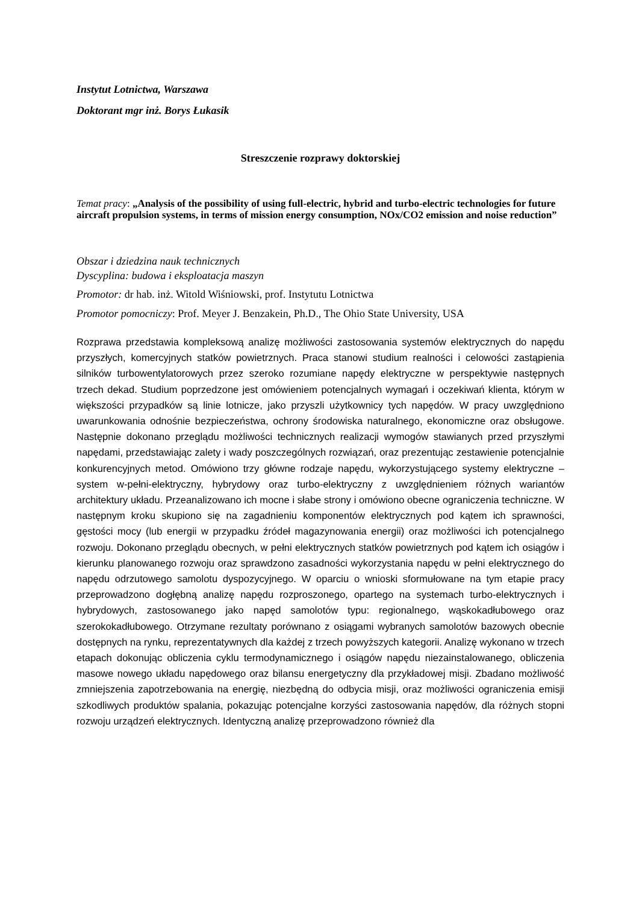Instytut Lotnictwa, Warszawa
Doktorant mgr inż. Borys Łukasik
Streszczenie rozprawy doktorskiej
Temat pracy: „Analysis of the possibility of using full-electric, hybrid and turbo-electric technologies for future aircraft propulsion systems, in terms of mission energy consumption, NOx/CO2 emission and noise reduction”
Obszar i dziedzina nauk technicznych
Dyscyplina: budowa i eksploatacja maszyn
Promotor: dr hab. inż. Witold Wiśniowski, prof. Instytutu Lotnictwa
Promotor pomocniczy: Prof. Meyer J. Benzakein, Ph.D., The Ohio State University, USA
Rozprawa przedstawia kompleksową analizę możliwości zastosowania systemów elektrycznych do napędu przyszłych, komercyjnych statków powietrznych. Praca stanowi studium realności i celowości zastąpienia silników turbowentylatorowych przez szeroko rozumiane napędy elektryczne w perspektywie następnych trzech dekad. Studium poprzedzone jest omówieniem potencjalnych wymagań i oczekiwań klienta, którym w większości przypadków są linie lotnicze, jako przyszli użytkownicy tych napędów. W pracy uwzględniono uwarunkowania odnośnie bezpieczeństwa, ochrony środowiska naturalnego, ekonomiczne oraz obsługowe. Następnie dokonano przeglądu możliwości technicznych realizacji wymogów stawianych przed przyszłymi napędami, przedstawiając zalety i wady poszczególnych rozwiązań, oraz prezentując zestawienie potencjalnie konkurencyjnych metod. Omówiono trzy główne rodzaje napędu, wykorzystującego systemy elektryczne – system w-pełni-elektryczny, hybrydowy oraz turbo-elektryczny z uwzględnieniem różnych wariantów architektury układu. Przeanalizowano ich mocne i słabe strony i omówiono obecne ograniczenia techniczne. W następnym kroku skupiono się na zagadnieniu komponentów elektrycznych pod kątem ich sprawności, gęstości mocy (lub energii w przypadku źródeł magazynowania energii) oraz możliwości ich potencjalnego rozwoju. Dokonano przeglądu obecnych, w pełni elektrycznych statków powietrznych pod kątem ich osiągów i kierunku planowanego rozwoju oraz sprawdzono zasadności wykorzystania napędu w pełni elektrycznego do napędu odrzutowego samolotu dyspozycyjnego. W oparciu o wnioski sformułowane na tym etapie pracy przeprowadzono dogłębną analizę napędu rozproszonego, opartego na systemach turbo-elektrycznych i hybrydowych, zastosowanego jako napęd samolotów typu: regionalnego, wąskokadłubowego oraz szerokokadłubowego. Otrzymane rezultaty porównano z osiągami wybranych samolotów bazowych obecnie dostępnych na rynku, reprezentatywnych dla każdej z trzech powyższych kategorii. Analizę wykonano w trzech etapach dokonując obliczenia cyklu termodynamicznego i osiągów napędu niezainstalowanego, obliczenia masowe nowego układu napędowego oraz bilansu energetyczny dla przykładowej misji. Zbadano możliwość zmniejszenia zapotrzebowania na energię, niezbędną do odbycia misji, oraz możliwości ograniczenia emisji szkodliwych produktów spalania, pokazując potencjalne korzyści zastosowania napędów, dla różnych stopni rozwoju urządzeń elektrycznych. Identyczną analizę przeprowadzono również dla